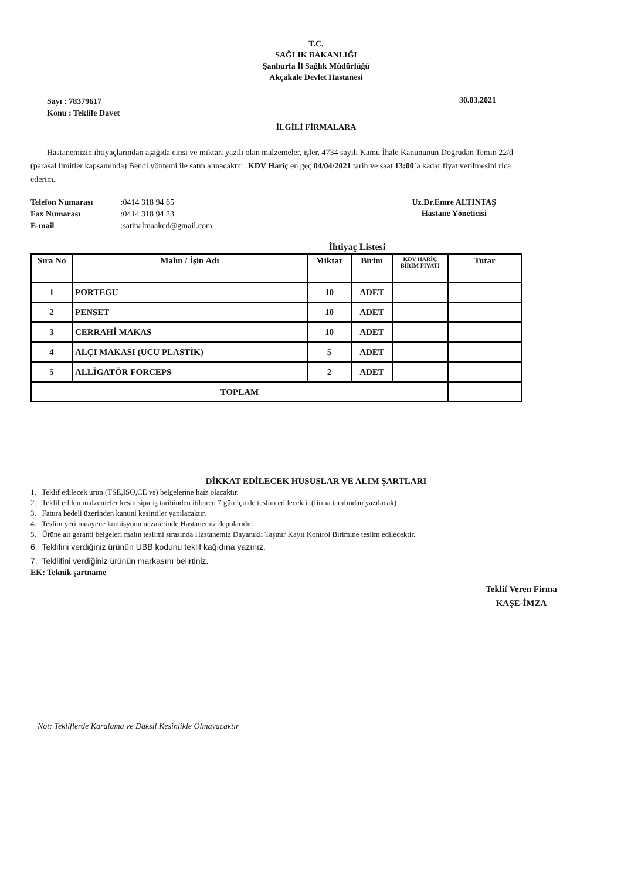T.C.
SAĞLIK BAKANLIĞI
Şanlıurfa İl Sağlık Müdürlüğü
Akçakale Devlet Hastanesi
Sayı : 78379617
Konu : Teklife Davet
30.03.2021
İLGİLİ FİRMALARA
Hastanemizin ihtiyaçlarından aşağıda cinsi ve miktarı yazılı olan malzemeler, işler, 4734 sayılı Kamu İhale Kanununun Doğrudan Temin 22/d (parasal limitler kapsamında) Bendi yöntemi ile satın alınacaktır . KDV Hariç en geç 04/04/2021 tarih ve saat 13:00`a kadar fiyat verilmesini rica ederim.
Telefon Numarası :0414 318 94 65
Fax Numarası :0414 318 94 23
E-mail :satinalmaakcd@gmail.com
Uz.Dr.Emre ALTINTAŞ
Hastane Yöneticisi
İhtiyaç Listesi
| Sıra No | Malın / İşin Adı | Miktar | Birim | KDV HARİÇ BİRİM FİYATI | Tutar |
| --- | --- | --- | --- | --- | --- |
| 1 | PORTEGU | 10 | ADET | | |
| 2 | PENSET | 10 | ADET | | |
| 3 | CERRAHİ MAKAS | 10 | ADET | | |
| 4 | ALÇI MAKASI (UCU PLASTİK) | 5 | ADET | | |
| 5 | ALLİGATÖR FORCEPS | 2 | ADET | | |
| TOPLAM | | | | | |
DİKKAT EDİLECEK HUSUSLAR VE ALIM ŞARTLARI
1. Teklif edilecek ürün (TSE,ISO,CE vs) belgelerine haiz olacaktır.
2. Teklif edilen malzemeler kesin sipariş tarihinden itibaren 7 gün içinde teslim edilecektir.(firma tarafından yazılacak)
3. Fatura bedeli üzerinden kanuni kesintiler yapılacaktır.
4. Teslim yeri muayene komisyonu nezaretinde Hastanemiz depolarıdır.
5. Ürüne ait garanti belgeleri malın teslimi sırasında Hastanemiz Dayanıklı Taşınır Kayıt Kontrol Birimine teslim edilecektir.
6. Teklifini verdiğiniz ürünün UBB kodunu teklif kağıdına yazınız.
7. Tekllifini verdiğiniz ürünün markasını belirtiniz.
EK: Teknik şartname
Teklif Veren Firma
KAŞE-İMZA
Not: Tekliflerde Karalama ve Daksil Kesinlikle Olmayacaktır